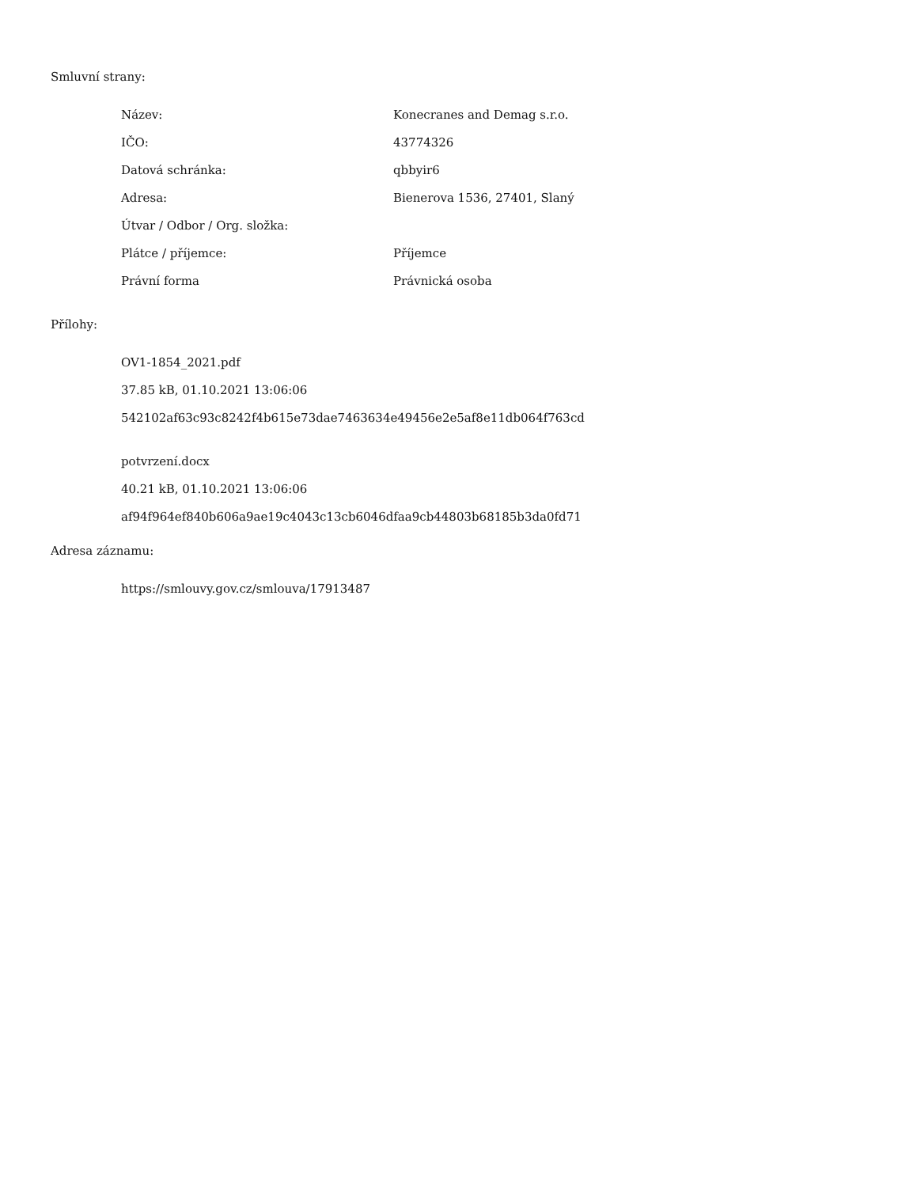Smluvní strany:
| Název: | Konecranes and Demag s.r.o. |
| IČO: | 43774326 |
| Datová schránka: | qbbyir6 |
| Adresa: | Bienerova 1536, 27401, Slaný |
| Útvar / Odbor / Org. složka: | |
| Plátce / příjemce: | Příjemce |
| Právní forma | Právnická osoba |
Přílohy:
OV1-1854_2021.pdf
37.85 kB, 01.10.2021 13:06:06
542102af63c93c8242f4b615e73dae7463634e49456e2e5af8e11db064f763cd
potvrzení.docx
40.21 kB, 01.10.2021 13:06:06
af94f964ef840b606a9ae19c4043c13cb6046dfaa9cb44803b68185b3da0fd71
Adresa záznamu:
https://smlouvy.gov.cz/smlouva/17913487